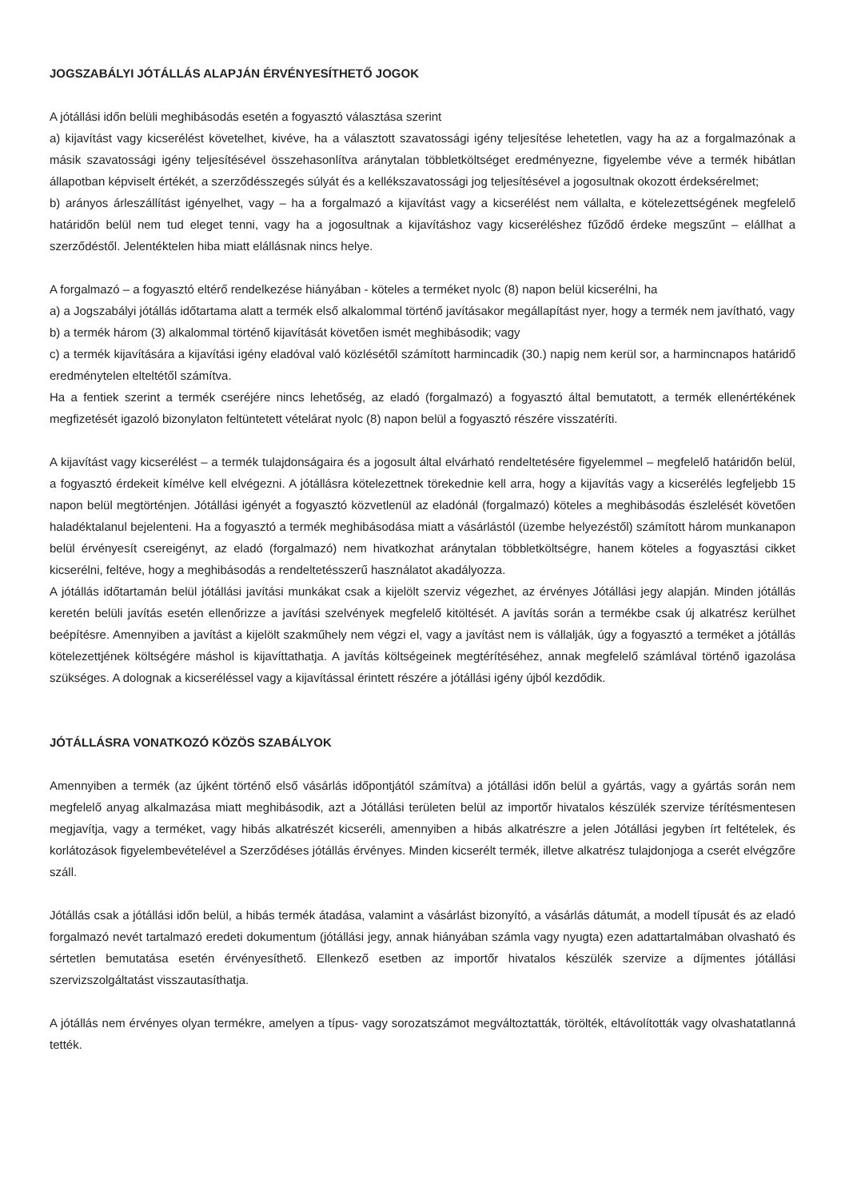JOGSZABÁLYI JÓTÁLLÁS ALAPJÁN ÉRVÉNYESÍTHETŐ JOGOK
A jótállási időn belüli meghibásodás esetén a fogyasztó választása szerint
a) kijavítást vagy kicserélést követelhet, kivéve, ha a választott szavatossági igény teljesítése lehetetlen, vagy ha az a forgalmazónak a másik szavatossági igény teljesítésével összehasonlítva aránytalan többletköltséget eredményezne, figyelembe véve a termék hibátlan állapotban képviselt értékét, a szerződésszegés súlyát és a kellékszavatossági jog teljesítésével a jogosultnak okozott érdeksérelmet;
b) arányos árleszállítást igényelhet, vagy – ha a forgalmazó a kijavítást vagy a kicserélést nem vállalta, e kötelezettségének megfelelő határidőn belül nem tud eleget tenni, vagy ha a jogosultnak a kijavításhoz vagy kicseréléshez fűződő érdeke megszűnt – elállhat a szerződéstől. Jelentéktelen hiba miatt elállásnak nincs helye.
A forgalmazó – a fogyasztó eltérő rendelkezése hiányában - köteles a terméket nyolc (8) napon belül kicserélni, ha
a) a Jogszabályi jótállás időtartama alatt a termék első alkalommal történő javításakor megállapítást nyer, hogy a termék nem javítható, vagy
b) a termék három (3) alkalommal történő kijavítását követően ismét meghibásodik; vagy
c) a termék kijavítására a kijavítási igény eladóval való közlésétől számított harmincadik (30.) napig nem kerül sor, a harmincnapos határidő eredménytelen elteltétől számítva.
Ha a fentiek szerint a termék cseréjére nincs lehetőség, az eladó (forgalmazó) a fogyasztó által bemutatott, a termék ellenértékének megfizetését igazoló bizonylaton feltüntetett vételárat nyolc (8) napon belül a fogyasztó részére visszatéríti.
A kijavítást vagy kicserélést – a termék tulajdonságaira és a jogosult által elvárható rendeltetésére figyelemmel – megfelelő határidőn belül, a fogyasztó érdekeit kímélve kell elvégezni. A jótállásra kötelezettnek törekednie kell arra, hogy a kijavítás vagy a kicserélés legfeljebb 15 napon belül megtörténjen. Jótállási igényét a fogyasztó közvetlenül az eladónál (forgalmazó) köteles a meghibásodás észlelését követően haladéktalanul bejelenteni. Ha a fogyasztó a termék meghibásodása miatt a vásárlástól (üzembe helyezéstől) számított három munkanapon belül érvényesít csereigényt, az eladó (forgalmazó) nem hivatkozhat aránytalan többletköltségre, hanem köteles a fogyasztási cikket kicserélni, feltéve, hogy a meghibásodás a rendeltetésszerű használatot akadályozza.
A jótállás időtartamán belül jótállási javítási munkákat csak a kijelölt szerviz végezhet, az érvényes Jótállási jegy alapján. Minden jótállás keretén belüli javítás esetén ellenőrizze a javítási szelvények megfelelő kitöltését. A javítás során a termékbe csak új alkatrész kerülhet beépítésre. Amennyiben a javítást a kijelölt szakműhely nem végzi el, vagy a javítást nem is vállalják, úgy a fogyasztó a terméket a jótállás kötelezettjének költségére máshol is kijavíttathatja. A javítás költségeinek megtérítéséhez, annak megfelelő számlával történő igazolása szükséges. A dolognak a kicseréléssel vagy a kijavítással érintett részére a jótállási igény újból kezdődik.
JÓTÁLLÁSRA VONATKOZÓ KÖZÖS SZABÁLYOK
Amennyiben a termék (az újként történő első vásárlás időpontjától számítva) a jótállási időn belül a gyártás, vagy a gyártás során nem megfelelő anyag alkalmazása miatt meghibásodik, azt a Jótállási területen belül az importőr hivatalos készülék szervize térítésmentesen megjavítja, vagy a terméket, vagy hibás alkatrészét kicseréli, amennyiben a hibás alkatrészre a jelen Jótállási jegyben írt feltételek, és korlátozások figyelembevételével a Szerződéses jótállás érvényes. Minden kicserélt termék, illetve alkatrész tulajdonjoga a cserét elvégzőre száll.
Jótállás csak a jótállási időn belül, a hibás termék átadása, valamint a vásárlást bizonyító, a vásárlás dátumát, a modell típusát és az eladó forgalmazó nevét tartalmazó eredeti dokumentum (jótállási jegy, annak hiányában számla vagy nyugta) ezen adattartalmában olvasható és sértetlen bemutatása esetén érvényesíthető. Ellenkező esetben az importőr hivatalos készülék szervize a díjmentes jótállási szervizszolgáltatást visszautasíthatja.
A jótállás nem érvényes olyan termékre, amelyen a típus- vagy sorozatszámot megváltoztatták, törölték, eltávolították vagy olvashatatlanná tették.